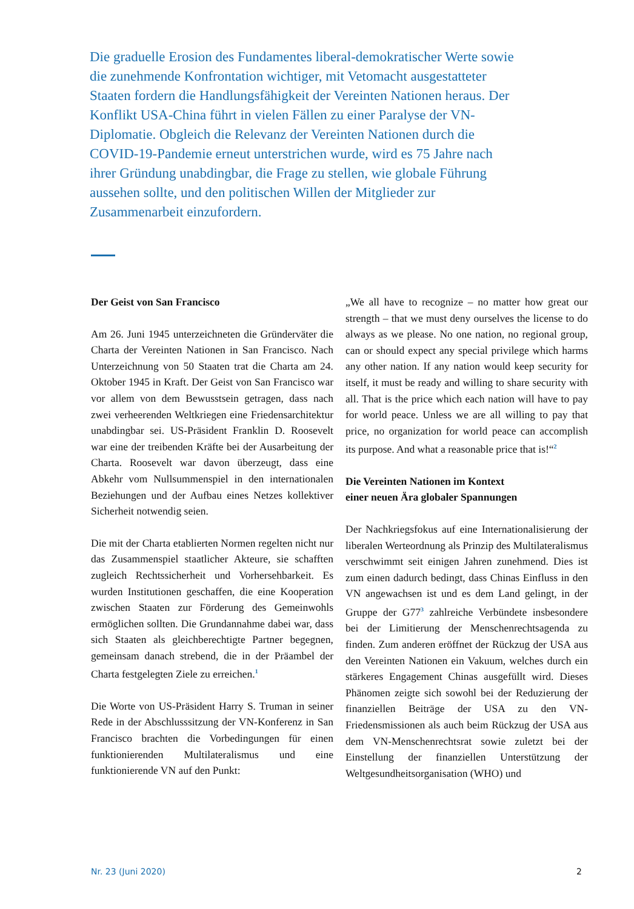Die graduelle Erosion des Fundamentes liberal-demokratischer Werte sowie die zunehmende Konfrontation wichtiger, mit Vetomacht ausgestatteter Staaten fordern die Handlungsfähigkeit der Vereinten Nationen heraus. Der Konflikt USA-China führt in vielen Fällen zu einer Paralyse der VN-Diplomatie. Obgleich die Relevanz der Vereinten Nationen durch die COVID-19-Pandemie erneut unterstrichen wurde, wird es 75 Jahre nach ihrer Gründung unabdingbar, die Frage zu stellen, wie globale Führung aussehen sollte, und den politischen Willen der Mitglieder zur Zusammenarbeit einzufordern.
Der Geist von San Francisco
Am 26. Juni 1945 unterzeichneten die Gründerväter die Charta der Vereinten Nationen in San Francisco. Nach Unterzeichnung von 50 Staaten trat die Charta am 24. Oktober 1945 in Kraft. Der Geist von San Francisco war vor allem von dem Bewusstsein getragen, dass nach zwei verheerenden Weltkriegen eine Friedensarchitektur unabdingbar sei. US-Präsident Franklin D. Roosevelt war eine der treibenden Kräfte bei der Ausarbeitung der Charta. Roosevelt war davon überzeugt, dass eine Abkehr vom Nullsummenspiel in den internationalen Beziehungen und der Aufbau eines Netzes kollektiver Sicherheit notwendig seien.
Die mit der Charta etablierten Normen regelten nicht nur das Zusammenspiel staatlicher Akteure, sie schafften zugleich Rechtssicherheit und Vorhersehbarkeit. Es wurden Institutionen geschaffen, die eine Kooperation zwischen Staaten zur Förderung des Gemeinwohls ermöglichen sollten. Die Grundannahme dabei war, dass sich Staaten als gleichberechtigte Partner begegnen, gemeinsam danach strebend, die in der Präambel der Charta festgelegten Ziele zu erreichen.<sup>1</sup>
Die Worte von US-Präsident Harry S. Truman in seiner Rede in der Abschlusssitzung der VN-Konferenz in San Francisco brachten die Vorbedingungen für einen funktionierenden Multilateralismus und eine funktionierende VN auf den Punkt:
„We all have to recognize – no matter how great our strength – that we must deny ourselves the license to do always as we please. No one nation, no regional group, can or should expect any special privilege which harms any other nation. If any nation would keep security for itself, it must be ready and willing to share security with all. That is the price which each nation will have to pay for world peace. Unless we are all willing to pay that price, no organization for world peace can accomplish its purpose. And what a reasonable price that is!“<sup>2</sup>
Die Vereinten Nationen im Kontext
einer neuen Ära globaler Spannungen
Der Nachkriegsfokus auf eine Internationalisierung der liberalen Werteordnung als Prinzip des Multilateralismus verschwimmt seit einigen Jahren zunehmend. Dies ist zum einen dadurch bedingt, dass Chinas Einfluss in den VN angewachsen ist und es dem Land gelingt, in der Gruppe der G77<sup>3</sup> zahlreiche Verbündete insbesondere bei der Limitierung der Menschenrechtsagenda zu finden. Zum anderen eröffnet der Rückzug der USA aus den Vereinten Nationen ein Vakuum, welches durch ein stärkeres Engagement Chinas ausgefüllt wird. Dieses Phänomen zeigte sich sowohl bei der Reduzierung der finanziellen Beiträge der USA zu den VN-Friedensmissionen als auch beim Rückzug der USA aus dem VN-Menschenrechtsrat sowie zuletzt bei der Einstellung der finanziellen Unterstützung der Weltgesundheitsorganisation (WHO) und
Nr. 23 (Juni 2020) 2